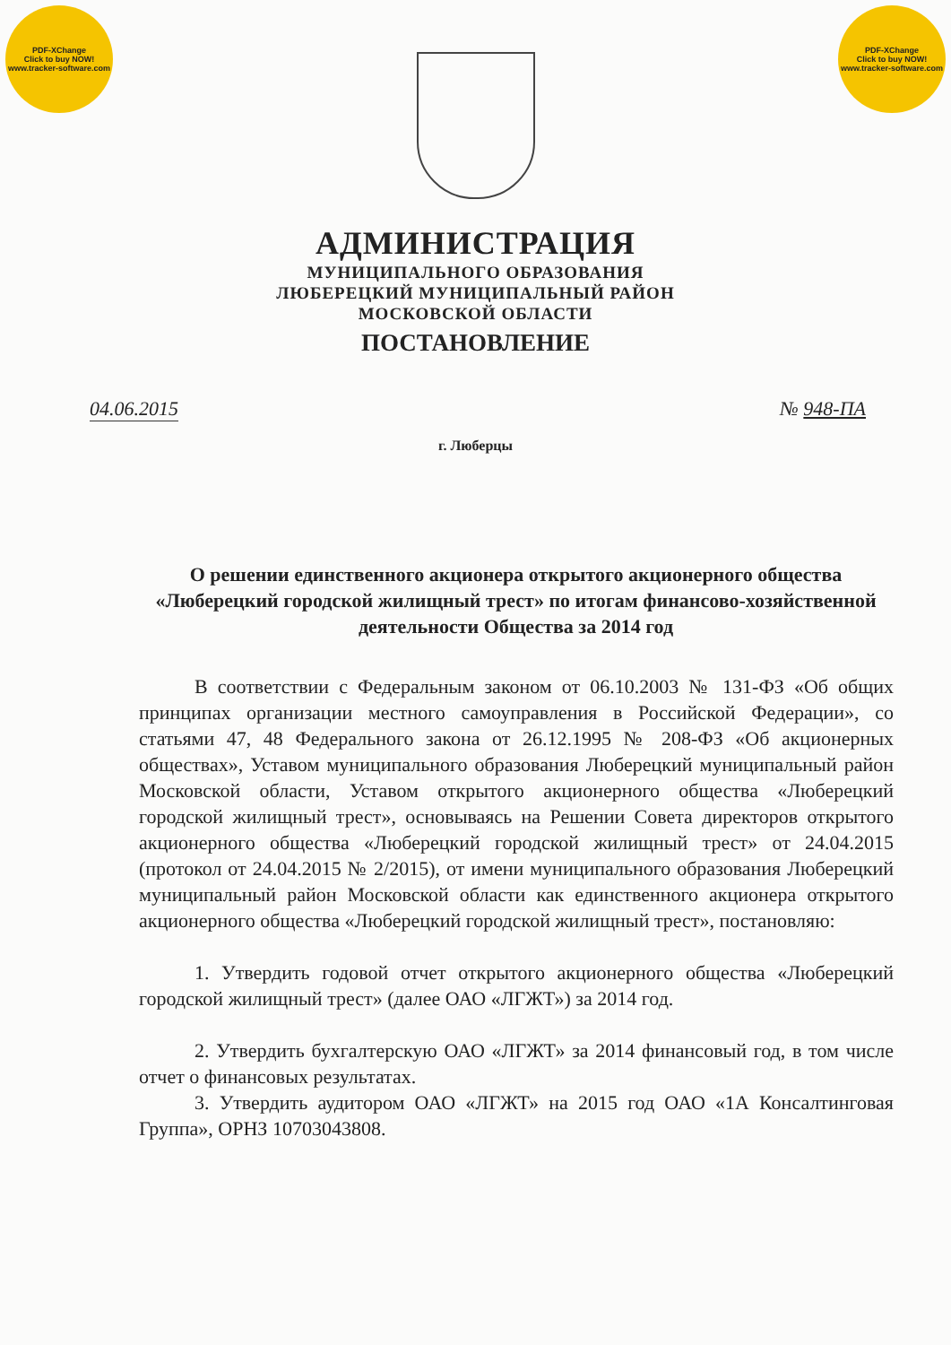PDF-XChange
Click to buy NOW!
www.tracker-software.com
PDF-XChange
Click to buy NOW!
www.tracker-software.com
АДМИНИСТРАЦИЯ
МУНИЦИПАЛЬНОГО ОБРАЗОВАНИЯ
ЛЮБЕРЕЦКИЙ МУНИЦИПАЛЬНЫЙ РАЙОН
МОСКОВСКОЙ ОБЛАСТИ
ПОСТАНОВЛЕНИЕ
04.06.2015 № 948-ПА
г. Люберцы
О решении единственного акционера открытого акционерного общества «Люберецкий городской жилищный трест» по итогам финансово-хозяйственной деятельности Общества за 2014 год
В соответствии с Федеральным законом от 06.10.2003 № 131-ФЗ «Об общих принципах организации местного самоуправления в Российской Федерации», со статьями 47, 48 Федерального закона от 26.12.1995 № 208-ФЗ «Об акционерных обществах», Уставом муниципального образования Люберецкий муниципальный район Московской области, Уставом открытого акционерного общества «Люберецкий городской жилищный трест», основываясь на Решении Совета директоров открытого акционерного общества «Люберецкий городской жилищный трест» от 24.04.2015 (протокол от 24.04.2015 № 2/2015), от имени муниципального образования Люберецкий муниципальный район Московской области как единственного акционера открытого акционерного общества «Люберецкий городской жилищный трест», постановляю:
1. Утвердить годовой отчет открытого акционерного общества «Люберецкий городской жилищный трест» (далее ОАО «ЛГЖТ») за 2014 год.
2. Утвердить бухгалтерскую ОАО «ЛГЖТ» за 2014 финансовый год, в том числе отчет о финансовых результатах.
3. Утвердить аудитором ОАО «ЛГЖТ» на 2015 год ОАО «1А Консалтинговая Группа», ОРНЗ 10703043808.